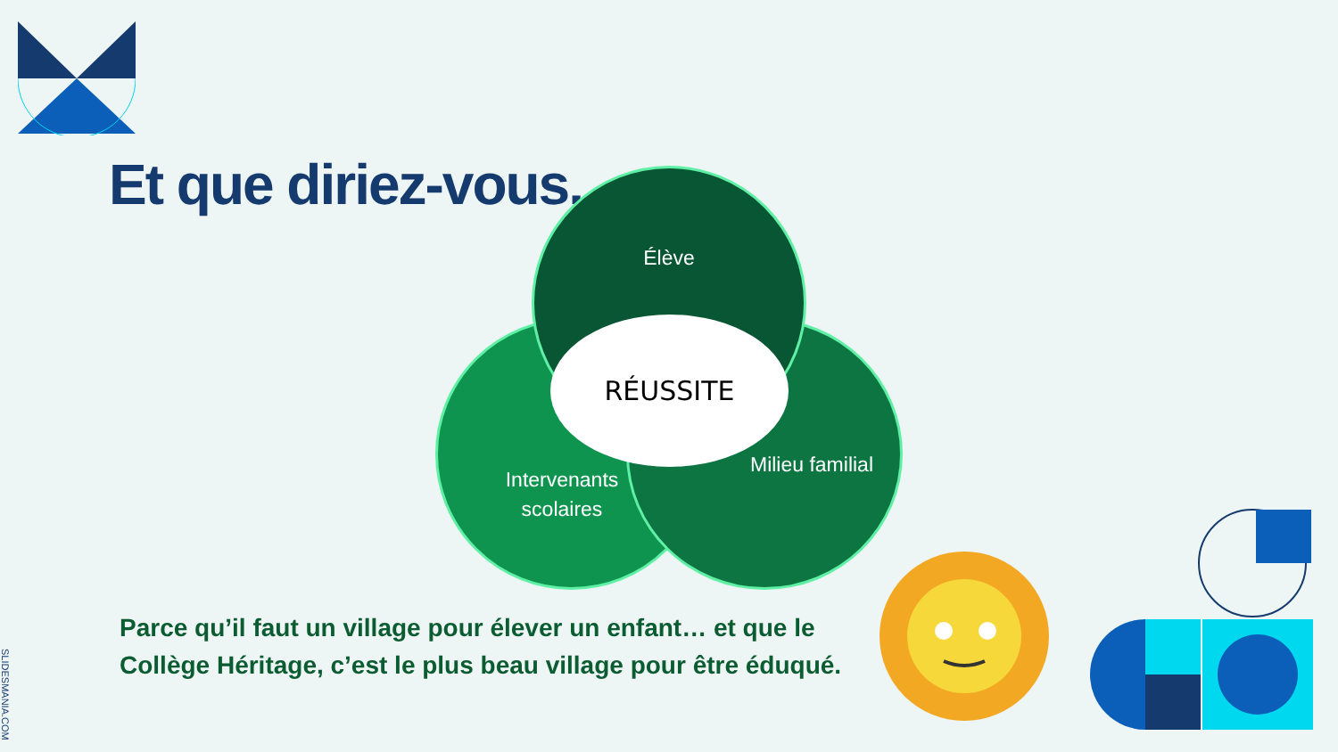Et que diriez-vous...
Élève
RÉUSSITE
Intervenants scolaires
Milieu familial
Parce qu’il faut un village pour élever un enfant… et que le
Collège Héritage, c’est le plus beau village pour être éduqué.
SLIDESMANIA.COM